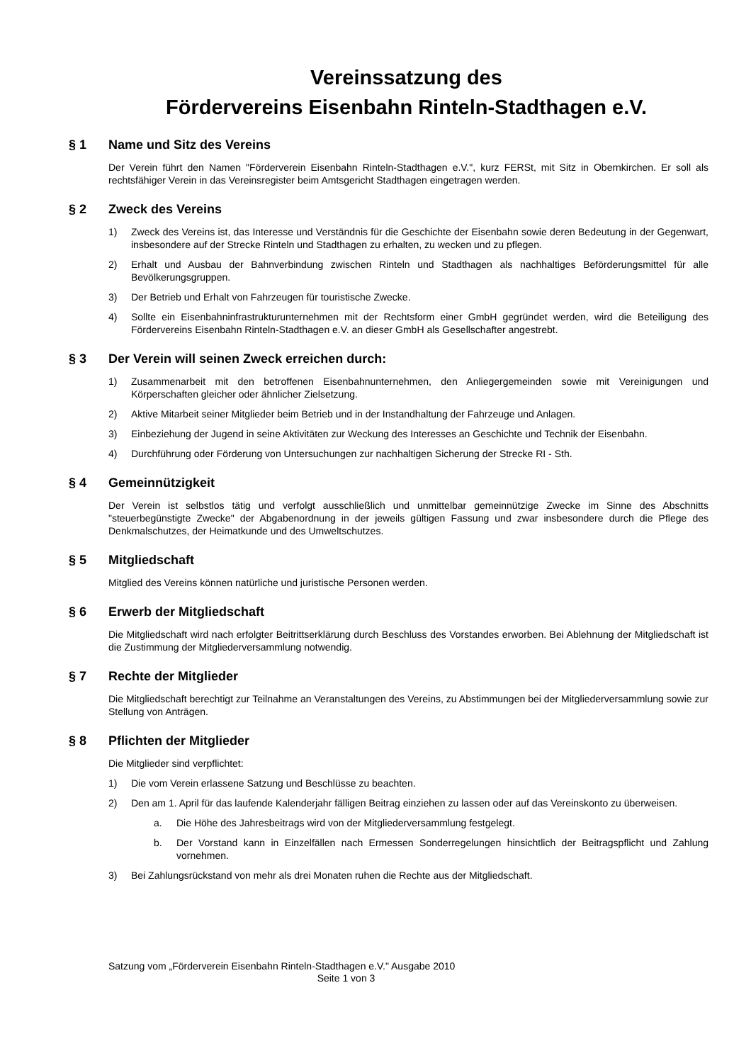Vereinssatzung des
Fördervereins Eisenbahn Rinteln-Stadthagen e.V.
§ 1 Name und Sitz des Vereins
Der Verein führt den Namen "Förderverein Eisenbahn Rinteln-Stadthagen e.V.", kurz FERSt, mit Sitz in Obernkirchen. Er soll als rechtsfähiger Verein in das Vereinsregister beim Amtsgericht Stadthagen eingetragen werden.
§ 2 Zweck des Vereins
1) Zweck des Vereins ist, das Interesse und Verständnis für die Geschichte der Eisenbahn sowie deren Bedeutung in der Gegenwart, insbesondere auf der Strecke Rinteln und Stadthagen zu erhalten, zu wecken und zu pflegen.
2) Erhalt und Ausbau der Bahnverbindung zwischen Rinteln und Stadthagen als nachhaltiges Beförderungsmittel für alle Bevölkerungsgruppen.
3) Der Betrieb und Erhalt von Fahrzeugen für touristische Zwecke.
4) Sollte ein Eisenbahninfrastrukturunternehmen mit der Rechtsform einer GmbH gegründet werden, wird die Beteiligung des Fördervereins Eisenbahn Rinteln-Stadthagen e.V. an dieser GmbH als Gesellschafter angestrebt.
§ 3 Der Verein will seinen Zweck erreichen durch:
1) Zusammenarbeit mit den betroffenen Eisenbahnunternehmen, den Anliegergemeinden sowie mit Vereinigungen und Körperschaften gleicher oder ähnlicher Zielsetzung.
2) Aktive Mitarbeit seiner Mitglieder beim Betrieb und in der Instandhaltung der Fahrzeuge und Anlagen.
3) Einbeziehung der Jugend in seine Aktivitäten zur Weckung des Interesses an Geschichte und Technik der Eisenbahn.
4) Durchführung oder Förderung von Untersuchungen zur nachhaltigen Sicherung der Strecke RI - Sth.
§ 4 Gemeinnützigkeit
Der Verein ist selbstlos tätig und verfolgt ausschließlich und unmittelbar gemeinnützige Zwecke im Sinne des Abschnitts "steuerbegünstigte Zwecke" der Abgabenordnung in der jeweils gültigen Fassung und zwar insbesondere durch die Pflege des Denkmalschutzes, der Heimatkunde und des Umweltschutzes.
§ 5 Mitgliedschaft
Mitglied des Vereins können natürliche und juristische Personen werden.
§ 6 Erwerb der Mitgliedschaft
Die Mitgliedschaft wird nach erfolgter Beitrittserklärung durch Beschluss des Vorstandes erworben. Bei Ablehnung der Mitgliedschaft ist die Zustimmung der Mitgliederversammlung notwendig.
§ 7 Rechte der Mitglieder
Die Mitgliedschaft berechtigt zur Teilnahme an Veranstaltungen des Vereins, zu Abstimmungen bei der Mitgliederversammlung sowie zur Stellung von Anträgen.
§ 8 Pflichten der Mitglieder
Die Mitglieder sind verpflichtet:
1) Die vom Verein erlassene Satzung und Beschlüsse zu beachten.
2) Den am 1. April für das laufende Kalenderjahr fälligen Beitrag einziehen zu lassen oder auf das Vereinskonto zu überweisen.
a. Die Höhe des Jahresbeitrags wird von der Mitgliederversammlung festgelegt.
b. Der Vorstand kann in Einzelfällen nach Ermessen Sonderregelungen hinsichtlich der Beitragspflicht und Zahlung vornehmen.
3) Bei Zahlungsrückstand von mehr als drei Monaten ruhen die Rechte aus der Mitgliedschaft.
Satzung vom „Förderverein Eisenbahn Rinteln-Stadthagen e.V." Ausgabe 2010
Seite 1 von 3